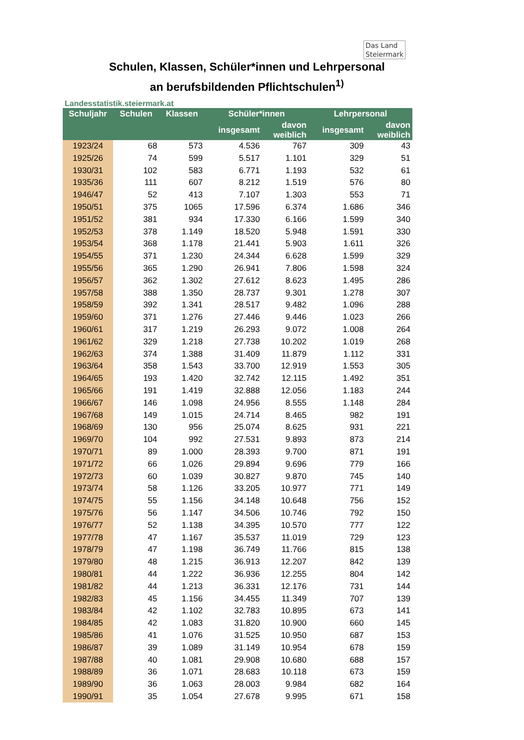Das Land
Steiermark
Schulen, Klassen, Schüler*innen und Lehrpersonal
an berufsbildenden Pflichtschulen<sup>1)</sup>
Landesstatistik.steiermark.at
| Schuljahr | Schulen | Klassen | Schüler*innen | | Lehrpersonal | |
| --- | --- | --- | --- | --- | --- | --- |
| | | | insgesamt | davon weiblich | insgesamt | davon weiblich |
| 1923/24 | 68 | 573 | 4.536 | 767 | 309 | 43 |
| 1925/26 | 74 | 599 | 5.517 | 1.101 | 329 | 51 |
| 1930/31 | 102 | 583 | 6.771 | 1.193 | 532 | 61 |
| 1935/36 | 111 | 607 | 8.212 | 1.519 | 576 | 80 |
| 1946/47 | 52 | 413 | 7.107 | 1.303 | 553 | 71 |
| 1950/51 | 375 | 1065 | 17.596 | 6.374 | 1.686 | 346 |
| 1951/52 | 381 | 934 | 17.330 | 6.166 | 1.599 | 340 |
| 1952/53 | 378 | 1.149 | 18.520 | 5.948 | 1.591 | 330 |
| 1953/54 | 368 | 1.178 | 21.441 | 5.903 | 1.611 | 326 |
| 1954/55 | 371 | 1.230 | 24.344 | 6.628 | 1.599 | 329 |
| 1955/56 | 365 | 1.290 | 26.941 | 7.806 | 1.598 | 324 |
| 1956/57 | 362 | 1.302 | 27.612 | 8.623 | 1.495 | 286 |
| 1957/58 | 388 | 1.350 | 28.737 | 9.301 | 1.278 | 307 |
| 1958/59 | 392 | 1.341 | 28.517 | 9.482 | 1.096 | 288 |
| 1959/60 | 371 | 1.276 | 27.446 | 9.446 | 1.023 | 266 |
| 1960/61 | 317 | 1.219 | 26.293 | 9.072 | 1.008 | 264 |
| 1961/62 | 329 | 1.218 | 27.738 | 10.202 | 1.019 | 268 |
| 1962/63 | 374 | 1.388 | 31.409 | 11.879 | 1.112 | 331 |
| 1963/64 | 358 | 1.543 | 33.700 | 12.919 | 1.553 | 305 |
| 1964/65 | 193 | 1.420 | 32.742 | 12.115 | 1.492 | 351 |
| 1965/66 | 191 | 1.419 | 32.888 | 12.056 | 1.183 | 244 |
| 1966/67 | 146 | 1.098 | 24.956 | 8.555 | 1.148 | 284 |
| 1967/68 | 149 | 1.015 | 24.714 | 8.465 | 982 | 191 |
| 1968/69 | 130 | 956 | 25.074 | 8.625 | 931 | 221 |
| 1969/70 | 104 | 992 | 27.531 | 9.893 | 873 | 214 |
| 1970/71 | 89 | 1.000 | 28.393 | 9.700 | 871 | 191 |
| 1971/72 | 66 | 1.026 | 29.894 | 9.696 | 779 | 166 |
| 1972/73 | 60 | 1.039 | 30.827 | 9.870 | 745 | 140 |
| 1973/74 | 58 | 1.126 | 33.205 | 10.977 | 771 | 149 |
| 1974/75 | 55 | 1.156 | 34.148 | 10.648 | 756 | 152 |
| 1975/76 | 56 | 1.147 | 34.506 | 10.746 | 792 | 150 |
| 1976/77 | 52 | 1.138 | 34.395 | 10.570 | 777 | 122 |
| 1977/78 | 47 | 1.167 | 35.537 | 11.019 | 729 | 123 |
| 1978/79 | 47 | 1.198 | 36.749 | 11.766 | 815 | 138 |
| 1979/80 | 48 | 1.215 | 36.913 | 12.207 | 842 | 139 |
| 1980/81 | 44 | 1.222 | 36.936 | 12.255 | 804 | 142 |
| 1981/82 | 44 | 1.213 | 36.331 | 12.176 | 731 | 144 |
| 1982/83 | 45 | 1.156 | 34.455 | 11.349 | 707 | 139 |
| 1983/84 | 42 | 1.102 | 32.783 | 10.895 | 673 | 141 |
| 1984/85 | 42 | 1.083 | 31.820 | 10.900 | 660 | 145 |
| 1985/86 | 41 | 1.076 | 31.525 | 10.950 | 687 | 153 |
| 1986/87 | 39 | 1.089 | 31.149 | 10.954 | 678 | 159 |
| 1987/88 | 40 | 1.081 | 29.908 | 10.680 | 688 | 157 |
| 1988/89 | 36 | 1.071 | 28.683 | 10.118 | 673 | 159 |
| 1989/90 | 36 | 1.063 | 28.003 | 9.984 | 682 | 164 |
| 1990/91 | 35 | 1.054 | 27.678 | 9.995 | 671 | 158 |